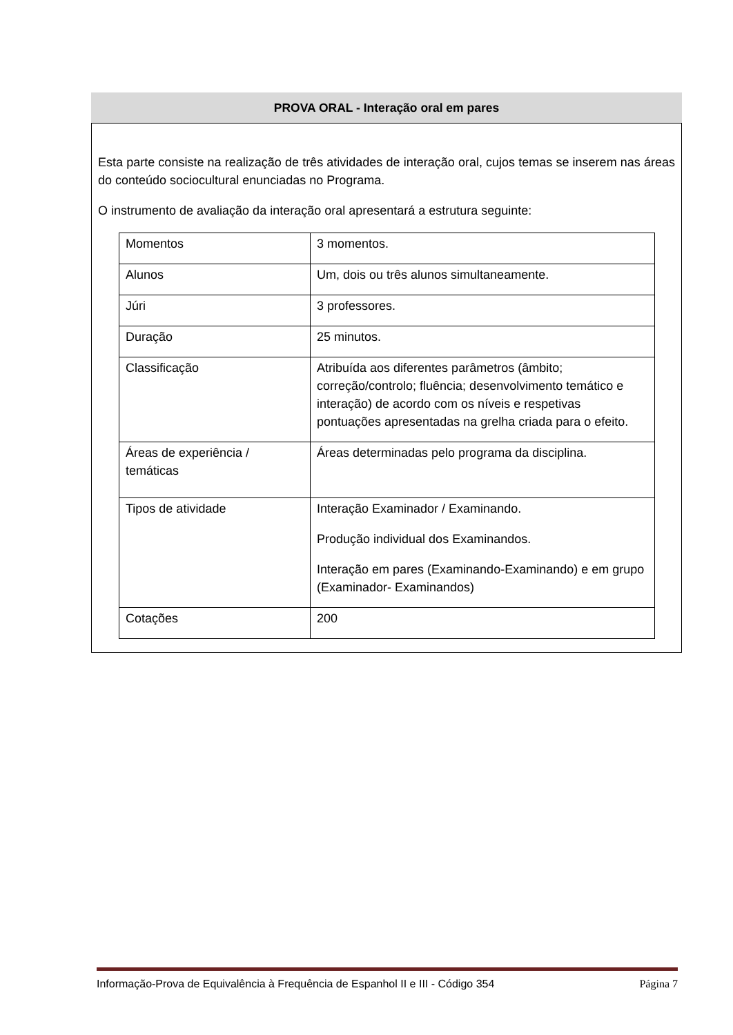PROVA ORAL - Interação oral em pares
Esta parte consiste na realização de três atividades de interação oral, cujos temas se inserem nas áreas do conteúdo sociocultural enunciadas no Programa.
O instrumento de avaliação da interação oral apresentará a estrutura seguinte:
| Momentos | 3 momentos. |
| Alunos | Um, dois ou três alunos simultaneamente. |
| Júri | 3 professores. |
| Duração | 25 minutos. |
| Classificação | Atribuída aos diferentes parâmetros (âmbito; correção/controlo; fluência; desenvolvimento temático e interação) de acordo com os níveis e respetivas pontuações apresentadas na grelha criada para o efeito. |
| Áreas de experiência / temáticas | Áreas determinadas pelo programa da disciplina. |
| Tipos de atividade | Interação Examinador / Examinando. Produção individual dos Examinandos. Interação em pares (Examinando-Examinando) e em grupo (Examinador- Examinandos) |
| Cotações | 200 |
Informação-Prova de Equivalência à Frequência de Espanhol II e III - Código 354 Página 7